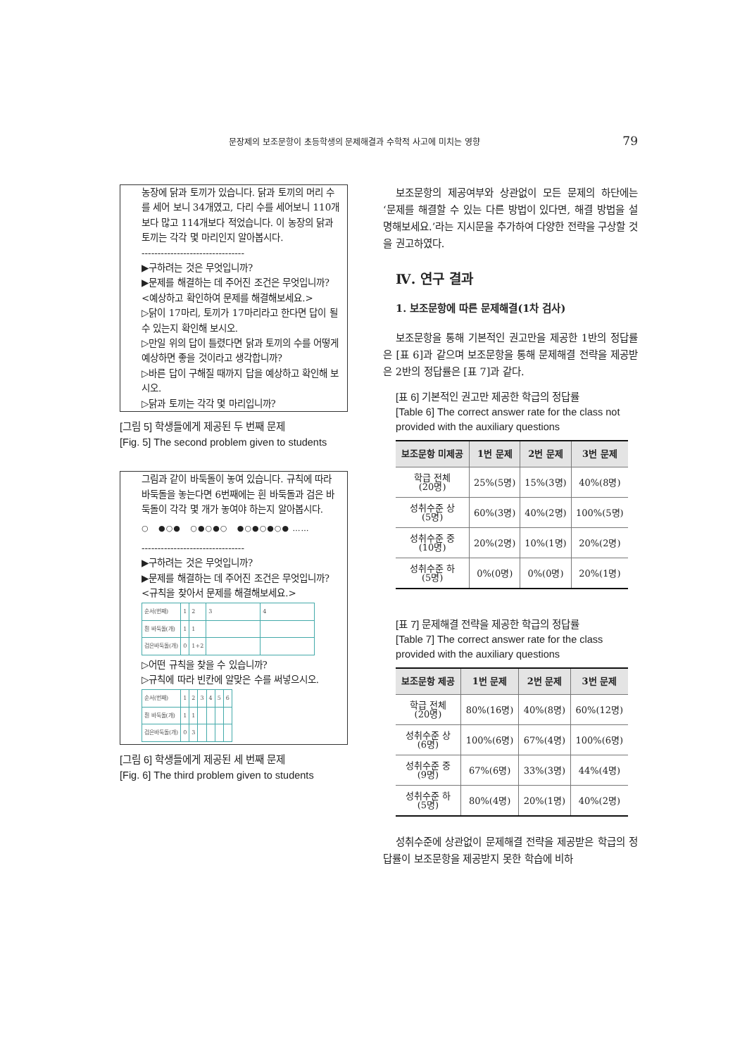문장제의 보조문항이 초등학생의 문제해결과 수학적 사고에 미치는 영향 79
농장에 닭과 토끼가 있습니다. 닭과 토끼의 머리 수를 세어 보니 34개였고, 다리 수를 세어보니 110개보다 많고 114개보다 적었습니다. 이 농장의 닭과 토끼는 각각 몇 마리인지 알아봅시다.
--------------------------------
▶구하려는 것은 무엇입니까?
▶문제를 해결하는 데 주어진 조건은 무엇입니까?
<예상하고 확인하여 문제를 해결해보세요.>
▷닭이 17마리, 토끼가 17마리라고 한다면 답이 될 수 있는지 확인해 보시오.
▷만일 위의 답이 틀렸다면 닭과 토끼의 수를 어떻게 예상하면 좋을 것이라고 생각합니까?
▷바른 답이 구해질 때까지 답을 예상하고 확인해 보시오.
▷닭과 토끼는 각각 몇 마리입니까?
[그림 5] 학생들에게 제공된 두 번째 문제
[Fig. 5] The second problem given to students
그림과 같이 바둑돌이 놓여 있습니다. 규칙에 따라 바둑돌을 놓는다면 6번째에는 흰 바둑돌과 검은 바둑돌이 각각 몇 개가 놓여야 하는지 알아봅시다.
○ ●○● ○●○●○ ●○●○●○● ……
--------------------------------
▶구하려는 것은 무엇입니까?
▶문제를 해결하는 데 주어진 조건은 무엇입니까?
<규칙을 찾아서 문제를 해결해보세요.>
| 순서(번째) | 1 | 2 | 3 | 4 |
| 흰 바둑돌(개) | 1 | 1 | | |
| 검은바둑돌(개) | 0 | 1+2 | | |
▷어떤 규칙을 찾을 수 있습니까?
▷규칙에 따라 빈칸에 알맞은 수를 써넣으시오.
| 순서(번째) | 1 | 2 | 3 | 4 | 5 | 6 |
| 흰 바둑돌(개) | 1 | 1 | | | | |
| 검은바둑돌(개) | 0 | 3 | | | | |
[그림 6] 학생들에게 제공된 세 번째 문제
[Fig. 6] The third problem given to students
보조문항의 제공여부와 상관없이 모든 문제의 하단에는 ‘문제를 해결할 수 있는 다른 방법이 있다면, 해결 방법을 설명해보세요.’라는 지시문을 추가하여 다양한 전략을 구상할 것을 권고하였다.
Ⅳ. 연구 결과
1. 보조문항에 따른 문제해결(1차 검사)
보조문항을 통해 기본적인 권고만을 제공한 1반의 정답률은 [표 6]과 같으며 보조문항을 통해 문제해결 전략을 제공받은 2반의 정답률은 [표 7]과 같다.
[표 6] 기본적인 권고만 제공한 학급의 정답률
[Table 6] The correct answer rate for the class not provided with the auxiliary questions
| 보조문항 미제공 | 1번 문제 | 2번 문제 | 3번 문제 |
| --- | --- | --- | --- |
| 학급 전체 (20명) | 25%(5명) | 15%(3명) | 40%(8명) |
| 성취수준 상 (5명) | 60%(3명) | 40%(2명) | 100%(5명) |
| 성취수준 중 (10명) | 20%(2명) | 10%(1명) | 20%(2명) |
| 성취수준 하 (5명) | 0%(0명) | 0%(0명) | 20%(1명) |
[표 7] 문제해결 전략을 제공한 학급의 정답률
[Table 7] The correct answer rate for the class provided with the auxiliary questions
| 보조문항 제공 | 1번 문제 | 2번 문제 | 3번 문제 |
| --- | --- | --- | --- |
| 학급 전체 (20명) | 80%(16명) | 40%(8명) | 60%(12명) |
| 성취수준 상 (6명) | 100%(6명) | 67%(4명) | 100%(6명) |
| 성취수준 중 (9명) | 67%(6명) | 33%(3명) | 44%(4명) |
| 성취수준 하 (5명) | 80%(4명) | 20%(1명) | 40%(2명) |
성취수준에 상관없이 문제해결 전략을 제공받은 학급의 정답률이 보조문항을 제공받지 못한 학습에 비하